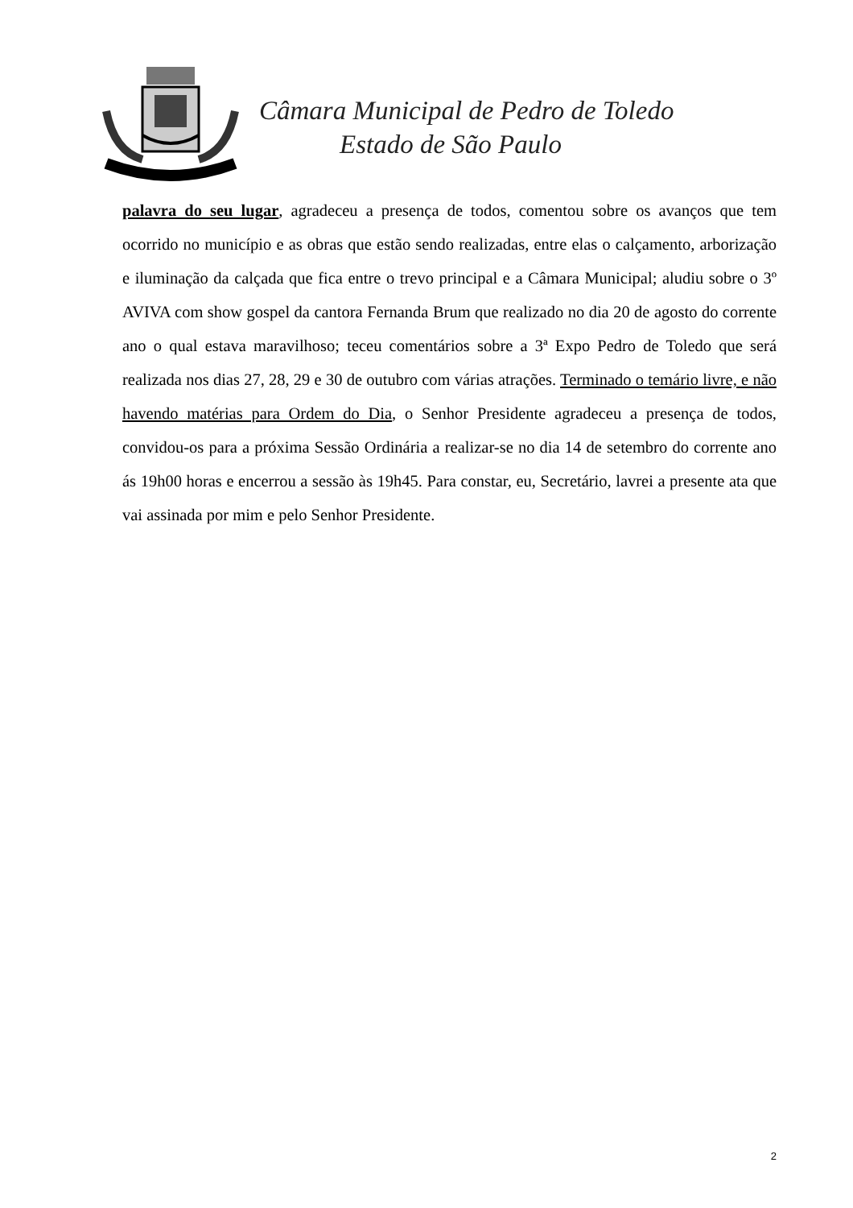Câmara Municipal de Pedro de Toledo
Estado de São Paulo
palavra do seu lugar, agradeceu a presença de todos, comentou sobre os avanços que tem ocorrido no município e as obras que estão sendo realizadas, entre elas o calçamento, arborização e iluminação da calçada que fica entre o trevo principal e a Câmara Municipal; aludiu sobre o 3º AVIVA com show gospel da cantora Fernanda Brum que realizado no dia 20 de agosto do corrente ano o qual estava maravilhoso; teceu comentários sobre a 3ª Expo Pedro de Toledo que será realizada nos dias 27, 28, 29 e 30 de outubro com várias atrações. Terminado o temário livre, e não havendo matérias para Ordem do Dia, o Senhor Presidente agradeceu a presença de todos, convidou-os para a próxima Sessão Ordinária a realizar-se no dia 14 de setembro do corrente ano ás 19h00 horas e encerrou a sessão às 19h45. Para constar, eu, Secretário, lavrei a presente ata que vai assinada por mim e pelo Senhor Presidente.
2